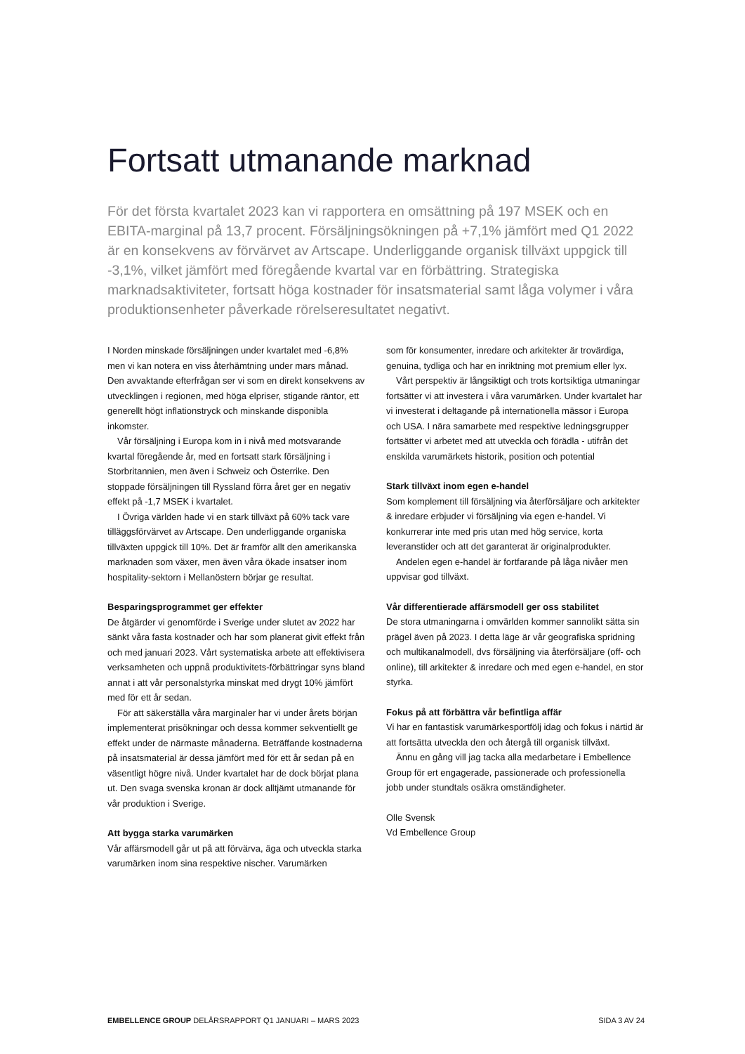Fortsatt utmanande marknad
För det första kvartalet 2023 kan vi rapportera en omsättning på 197 MSEK och en EBITA-marginal på 13,7 procent. Försäljningsökningen på +7,1% jämfört med Q1 2022 är en konsekvens av förvärvet av Artscape. Underliggande organisk tillväxt uppgick till -3,1%, vilket jämfört med föregående kvartal var en förbättring. Strategiska marknadsaktiviteter, fortsatt höga kostnader för insatsmaterial samt låga volymer i våra produktionsenheter påverkade rörelseresultatet negativt.
I Norden minskade försäljningen under kvartalet med -6,8% men vi kan notera en viss återhämtning under mars månad. Den avvaktande efterfrågan ser vi som en direkt konsekvens av utvecklingen i regionen, med höga elpriser, stigande räntor, ett generellt högt inflationstryck och minskande disponibla inkomster.
Vår försäljning i Europa kom in i nivå med motsvarande kvartal föregående år, med en fortsatt stark försäljning i Storbritannien, men även i Schweiz och Österrike. Den stoppade försäljningen till Ryssland förra året ger en negativ effekt på -1,7 MSEK i kvartalet.
I Övriga världen hade vi en stark tillväxt på 60% tack vare tilläggsförvärvet av Artscape. Den underliggande organiska tillväxten uppgick till 10%. Det är framför allt den amerikanska marknaden som växer, men även våra ökade insatser inom hospitality-sektorn i Mellanöstern börjar ge resultat.
Besparingsprogrammet ger effekter
De åtgärder vi genomförde i Sverige under slutet av 2022 har sänkt våra fasta kostnader och har som planerat givit effekt från och med januari 2023. Vårt systematiska arbete att effektivisera verksamheten och uppnå produktivitets-förbättringar syns bland annat i att vår personalstyrka minskat med drygt 10% jämfört med för ett år sedan.
För att säkerställa våra marginaler har vi under årets början implementerat prisökningar och dessa kommer sekventiellt ge effekt under de närmaste månaderna. Beträffande kostnaderna på insatsmaterial är dessa jämfört med för ett år sedan på en väsentligt högre nivå. Under kvartalet har de dock börjat plana ut. Den svaga svenska kronan är dock alltjämt utmanande för vår produktion i Sverige.
Att bygga starka varumärken
Vår affärsmodell går ut på att förvärva, äga och utveckla starka varumärken inom sina respektive nischer. Varumärken
som för konsumenter, inredare och arkitekter är trovärdiga, genuina, tydliga och har en inriktning mot premium eller lyx.
Vårt perspektiv är långsiktigt och trots kortsiktiga utmaningar fortsätter vi att investera i våra varumärken. Under kvartalet har vi investerat i deltagande på internationella mässor i Europa och USA. I nära samarbete med respektive ledningsgrupper fortsätter vi arbetet med att utveckla och förädla - utifrån det enskilda varumärkets historik, position och potential
Stark tillväxt inom egen e-handel
Som komplement till försäljning via återförsäljare och arkitekter & inredare erbjuder vi försäljning via egen e-handel. Vi konkurrerar inte med pris utan med hög service, korta leveranstider och att det garanterat är originalprodukter.
Andelen egen e-handel är fortfarande på låga nivåer men uppvisar god tillväxt.
Vår differentierade affärsmodell ger oss stabilitet
De stora utmaningarna i omvärlden kommer sannolikt sätta sin prägel även på 2023. I detta läge är vår geografiska spridning och multikanalmodell, dvs försäljning via återförsäljare (off- och online), till arkitekter & inredare och med egen e-handel, en stor styrka.
Fokus på att förbättra vår befintliga affär
Vi har en fantastisk varumärkesportfölj idag och fokus i närtid är att fortsätta utveckla den och återgå till organisk tillväxt.
Ännu en gång vill jag tacka alla medarbetare i Embellence Group för ert engagerade, passionerade och professionella jobb under stundtals osäkra omständigheter.
Olle Svensk
Vd Embellence Group
EMBELLENCE GROUP DELÅRSRAPPORT Q1 JANUARI – MARS 2023 SIDA 3 AV 24